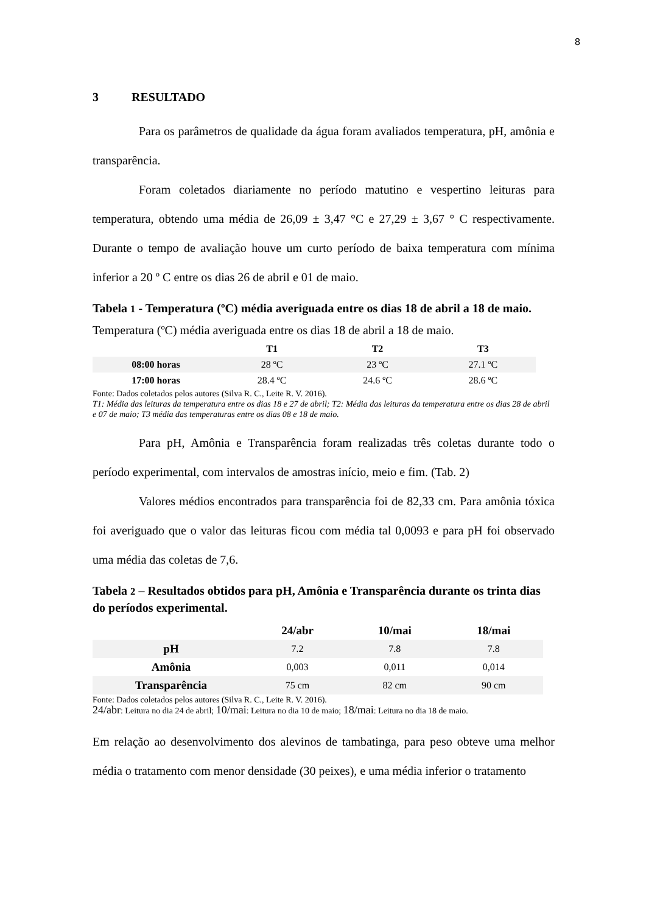8
3 RESULTADO
Para os parâmetros de qualidade da água foram avaliados temperatura, pH, amônia e transparência.
Foram coletados diariamente no período matutino e vespertino leituras para temperatura, obtendo uma média de 26,09 ± 3,47 °C e 27,29 ± 3,67 ° C respectivamente. Durante o tempo de avaliação houve um curto período de baixa temperatura com mínima inferior a 20 º C entre os dias 26 de abril e 01 de maio.
Tabela 1 - Temperatura (ºC) média averiguada entre os dias 18 de abril a 18 de maio.
Temperatura (ºC) média averiguada entre os dias 18 de abril a 18 de maio.
| | T1 | T2 | T3 |
| --- | --- | --- | --- |
| 08:00 horas | 28 ºC | 23 ºC | 27.1 ºC |
| 17:00 horas | 28.4 ºC | 24.6 ºC | 28.6 ºC |
Fonte: Dados coletados pelos autores (Silva R. C., Leite R. V. 2016).
T1: Média das leituras da temperatura entre os dias 18 e 27 de abril; T2: Média das leituras da temperatura entre os dias 28 de abril e 07 de maio; T3 média das temperaturas entre os dias 08 e 18 de maio.
Para pH, Amônia e Transparência foram realizadas três coletas durante todo o período experimental, com intervalos de amostras início, meio e fim. (Tab. 2)
Valores médios encontrados para transparência foi de 82,33 cm. Para amônia tóxica foi averiguado que o valor das leituras ficou com média tal 0,0093 e para pH foi observado uma média das coletas de 7,6.
Tabela 2 – Resultados obtidos para pH, Amônia e Transparência durante os trinta dias do períodos experimental.
| | 24/abr | 10/mai | 18/mai |
| --- | --- | --- | --- |
| pH | 7.2 | 7.8 | 7.8 |
| Amônia | 0,003 | 0,011 | 0,014 |
| Transparência | 75 cm | 82 cm | 90 cm |
Fonte: Dados coletados pelos autores (Silva R. C., Leite R. V. 2016).
24/abr: Leitura no dia 24 de abril; 10/mai: Leitura no dia 10 de maio; 18/mai: Leitura no dia 18 de maio.
Em relação ao desenvolvimento dos alevinos de tambatinga, para peso obteve uma melhor média o tratamento com menor densidade (30 peixes), e uma média inferior o tratamento